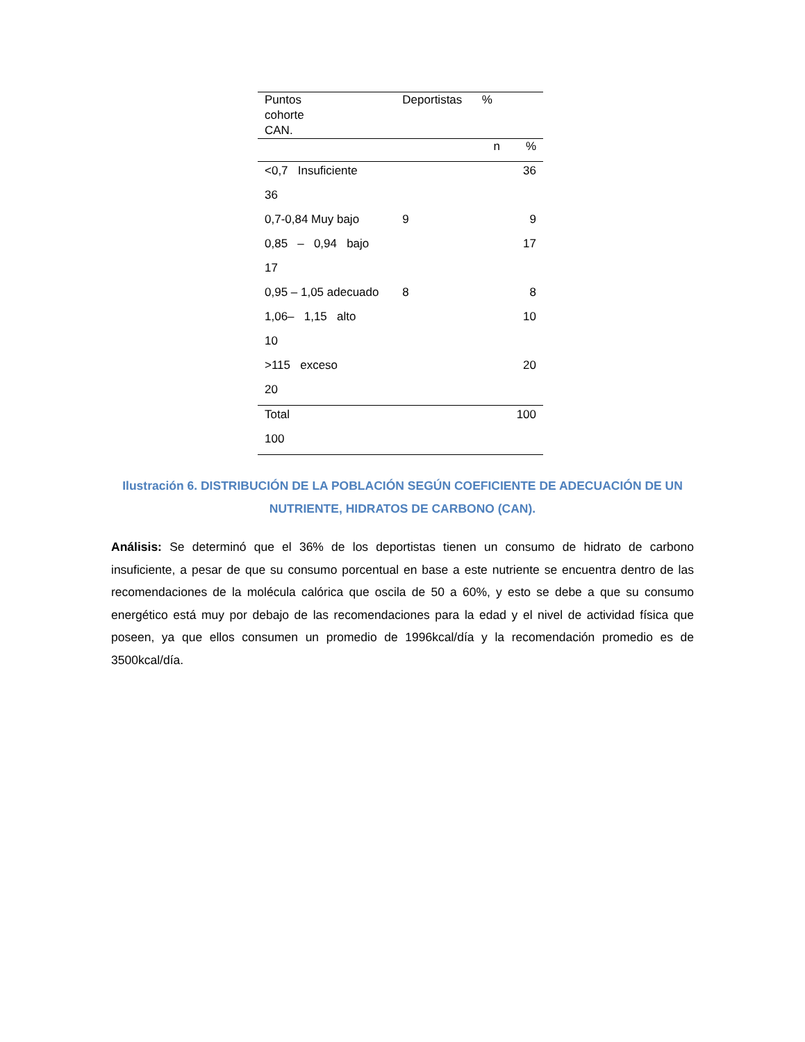| Puntos cohorte CAN. | Deportistas % | |
| --- | --- | --- |
| | n | % |
| <0,7 Insuficiente | | 36 |
| 36 | | |
| 0,7-0,84 Muy bajo | 9 | 9 |
| 0,85 – 0,94 bajo | | 17 |
| 17 | | |
| 0,95 – 1,05 adecuado | 8 | 8 |
| 1,06– 1,15 alto | | 10 |
| 10 | | |
| >115 exceso | | 20 |
| 20 | | |
| Total | | 100 |
| 100 | | |
Ilustración 6. DISTRIBUCIÓN DE LA POBLACIÓN SEGÚN COEFICIENTE DE ADECUACIÓN DE UN NUTRIENTE, HIDRATOS DE CARBONO (CAN).
Análisis: Se determinó que el 36% de los deportistas tienen un consumo de hidrato de carbono insuficiente, a pesar de que su consumo porcentual en base a este nutriente se encuentra dentro de las recomendaciones de la molécula calórica que oscila de 50 a 60%, y esto se debe a que su consumo energético está muy por debajo de las recomendaciones para la edad y el nivel de actividad física que poseen, ya que ellos consumen un promedio de 1996kcal/día y la recomendación promedio es de 3500kcal/día.